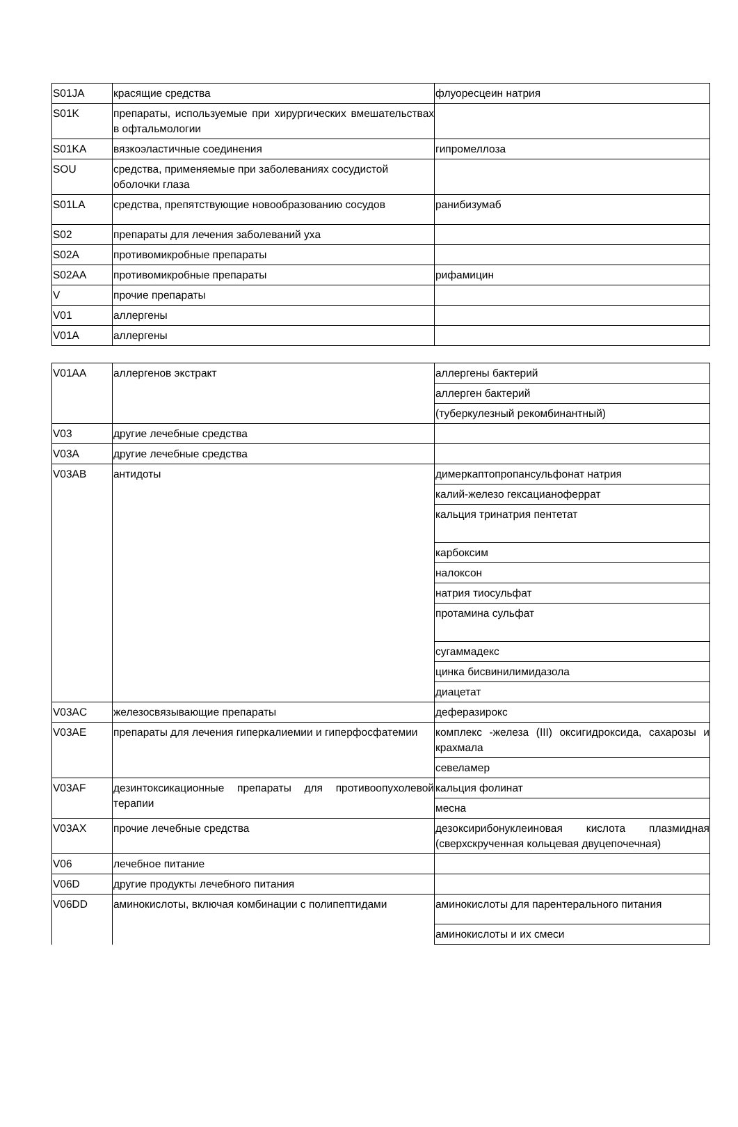| S01JA | красящие средства | флуоресцеин натрия |
| S01K | препараты, используемые при хирургических вмешательствах в офтальмологии | |
| S01KA | вязкоэластичные соединения | гипромеллоза |
| SOU | средства, применяемые при заболеваниях сосудистой оболочки глаза | |
| S01LA | средства, препятствующие новообразованию сосудов | ранибизумаб |
| S02 | препараты для лечения заболеваний уха | |
| S02A | противомикробные препараты | |
| S02AA | противомикробные препараты | рифамицин |
| V | прочие препараты | |
| V01 | аллергены | |
| V01A | аллергены | |
| V01AA | аллергенов экстракт | аллергены бактерий |
| | | аллерген бактерий |
| | | (туберкулезный рекомбинантный) |
| V03 | другие лечебные средства | |
| V03A | другие лечебные средства | |
| V03AB | антидоты | димеркаптопропансульфонат натрия |
| | | калий-железо гексацианоферрат |
| | | кальция тринатрия пентетат |
| | | карбоксим |
| | | налоксон |
| | | натрия тиосульфат |
| | | протамина сульфат |
| | | сугаммадекс |
| | | цинка бисвинилимидазола |
| | | диацетат |
| V03AC | железосвязывающие препараты | деферазирокс |
| V03AE | препараты для лечения гиперкалиемии и гиперфосфатемии | комплекс -железа (III) оксигидроксида, сахарозы и крахмала |
| | | севеламер |
| V03AF | дезинтоксикационные препараты для противоопухолевой терапии | кальция фолинат |
| | | месна |
| V03AX | прочие лечебные средства | дезоксирибонуклеиновая кислота плазмидная (сверхскрученная кольцевая двуцепочечная) |
| V06 | лечебное питание | |
| V06D | другие продукты лечебного питания | |
| V06DD | аминокислоты, включая комбинации с полипептидами | аминокислоты для парентерального питания |
| | | аминокислоты и их смеси |